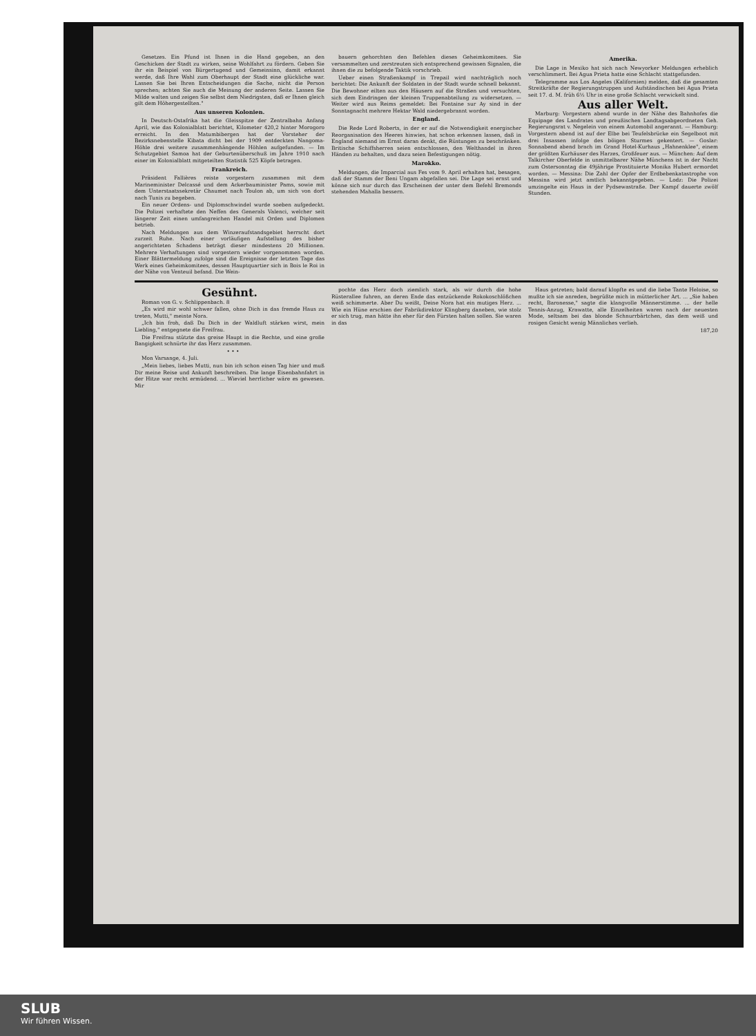Gesetzes. Ein Pfund ist Ihnen in die Hand gegeben, an den Geschicken der Stadt zu wirken, seine Wohlfahrt zu fördern. Geben Sie ihr ein Beispiel von Bürgertugend und Gemeinsinn, damit erkannt werde, daß Ihre Wahl zum Oberhaupt der Stadt eine glückliche war. Lassen Sie bei Ihren Entscheidungen die Sache, nicht die Person sprechen; achten Sie auch die Meinung der anderen Seite. Lassen Sie Milde walten und zeigen Sie selbst dem Niedrigsten, daß er Ihnen gleich gilt dem Höhergestellten."
Aus unseren Kolonien.
In Deutsch-Ostafrika hat die Gleisspitze der Zentralbahn Anfang April, wie das Kolonialblatt berichtet, Kilometer 420,2 hinter Morogoro erreicht. In den Matumbibergen hat der Vorsteher der Bezirksnebenstelle Kibata dicht bei der 1909 entdeckten Nangoma-Höhle drei weitere zusammenhängende Höhlen aufgefunden. — Im Schutzgebiet Samoa hat der Geburtenüberschuß im Jahre 1910 nach einer im Kolonialblatt mitgeteilten Statistik 525 Köpfe betragen.
Frankreich.
Präsident Fallières reiste vorgestern zusammen mit dem Marineminister Delcassé und dem Ackerbauminister Pams, sowie mit dem Unterstaatssekretär Chaumet nach Toulon ab, um sich von dort nach Tunis zu begeben.
Ein neuer Ordens- und Diplomschwindel wurde soeben aufgedeckt. Die Polizei verhaftete den Neffen des Generals Valenci, welcher seit längerer Zeit einen umfangreichen Handel mit Orden und Diplomen betrieb.
Nach Meldungen aus dem Winzeraufstandsgebiet herrscht dort zurzeit Ruhe. Nach einer vorläufigen Aufstellung des bisher angerichteten Schadens beträgt dieser mindestens 20 Millionen. Mehrere Verhaftungen sind vorgestern wieder vorgenommen worden. Einer Blättermeldung zufolge sind die Ereignisse der letzten Tage das Werk eines Geheimkomitees, dessen Hauptquartier sich in Bois le Roi in der Nähe von Venteuil befand. Die Wein-
bauern gehorchten den Befehlen dieses Geheimkomitees. Sie versammelten und zerstreuten sich entsprechend gewissen Signalen, die ihnen die zu befolgende Taktik vorschrieb.
Ueber einen Straßenkampf in Trepail wird nachträglich noch berichtet: Die Ankunft der Soldaten in der Stadt wurde schnell bekannt. Die Bewohner eilten aus den Häusern auf die Straßen und versuchten, sich dem Eindringen der kleinen Truppenabteilung zu widersetzen. — Weiter wird aus Reims gemeldet: Bei Fontaine sur Ay sind in der Sonntagnacht mehrere Hektar Wald niedergebrannt worden.
England.
Die Rede Lord Roberts, in der er auf die Notwendigkeit energischer Reorganisation des Heeres hinwies, hat schon erkennen lassen, daß in England niemand im Ernst daran denkt, die Rüstungen zu beschränken. Britische Schiffsherren seien entschlossen, den Welthandel in ihren Händen zu behalten, und dazu seien Befestigungen nötig.
Marokko.
Meldungen, die Imparcial aus Fes vom 9. April erhalten hat, besagen, daß der Stamm der Beni Ungam abgefallen sei. Die Lage sei ernst und könne sich nur durch das Erscheinen der unter dem Befehl Bremonds stehenden Mahalla bessern.
Amerika.
Die Lage in Mexiko hat sich nach Newyorker Meldungen erheblich verschlimmert. Bei Agua Prieta hatte eine Schlacht stattgefunden.
Telegramme aus Los Angeles (Kalifornien) melden, daß die gesamten Streitkräfte der Regierungstruppen und Aufständischen bei Agua Prieta seit 17. d. M. früh 6½ Uhr in eine große Schlacht verwickelt sind.
Aus aller Welt.
Marburg: Vorgestern abend wurde in der Nähe des Bahnhofes die Equipage des Landrates und preußischen Landtagsabgeordneten Geh. Regierungsrat v. Negelein von einem Automobil angerannt. — Hamburg: Vorgestern abend ist auf der Elbe bei Teufelsbrücke ein Segelboot mit drei Insassen infolge des böigen Sturmes gekentert. — Goslar: Sonnabend abend brach im Grand Hotel-Kurhaus „Hahnenklee", einem der größten Kurhäuser des Harzes, Großfeuer aus. — München: Auf dem Talkircher Oberfelde in unmittelbarer Nähe Münchens ist in der Nacht zum Ostersonntag die 49jährige Prostituierte Monika Hubert ermordet worden. — Messina: Die Zahl der Opfer der Erdbebenkatastrophe von Messina wird jetzt amtlich bekanntgegeben. — Lodz: Die Polizei umzingelte ein Haus in der Pydsewastraße. Der Kampf dauerte zwölf Stunden.
Gesühnt.
Roman von G. v. Schlippenbach. 8
„Es wird mir wohl schwer fallen, ohne Dich in das fremde Haus zu treten, Mutti," meinte Nora.
„Ich bin froh, daß Du Dich in der Waldluft stärken wirst, mein Liebling," entgegnete die Freifrau.
Die Freifrau stützte das greise Haupt in die Rechte, und eine große Bangigkeit schnürte ihr das Herz zusammen.
• • •
Mon Varsange, 4. Juli.
„Mein liebes, liebes Mutti, nun bin ich schon einen Tag hier und muß Dir meine Reise und Ankunft beschreiben. Die lange Eisenbahnfahrt in der Hitze war recht ermüdend. ... Wieviel herrlicher wäre es gewesen. Mir
pochte das Herz doch ziemlich stark, als wir durch die hohe Rüsterallee fuhren, an deren Ende das entzückende Rokokoschlößchen weiß schimmerte. Aber Du weißt, Deine Nora hat ein mutiges Herz. ... Wie ein Hüne erschien der Fabrikdirektor Klingberg daneben, wie stolz er sich trug, man hätte ihn eher für den Fürsten halten sollen. Sie waren in das
Haus getreten; bald darauf klopfte es und die liebe Tante Heloise, so mußte ich sie anreden, begrüßte mich in mütterlicher Art. ... „Sie haben recht, Baronesse," sagte die klangvolle Männerstimme. ... der helle Tennis-Anzug, Krawatte, alle Einzelheiten waren nach der neuesten Mode, seltsam bei das blonde Schnurrbärtchen, das dem weiß und rosigen Gesicht wenig Männliches verlieh.
187,20
SLUB
Wir führen Wissen.